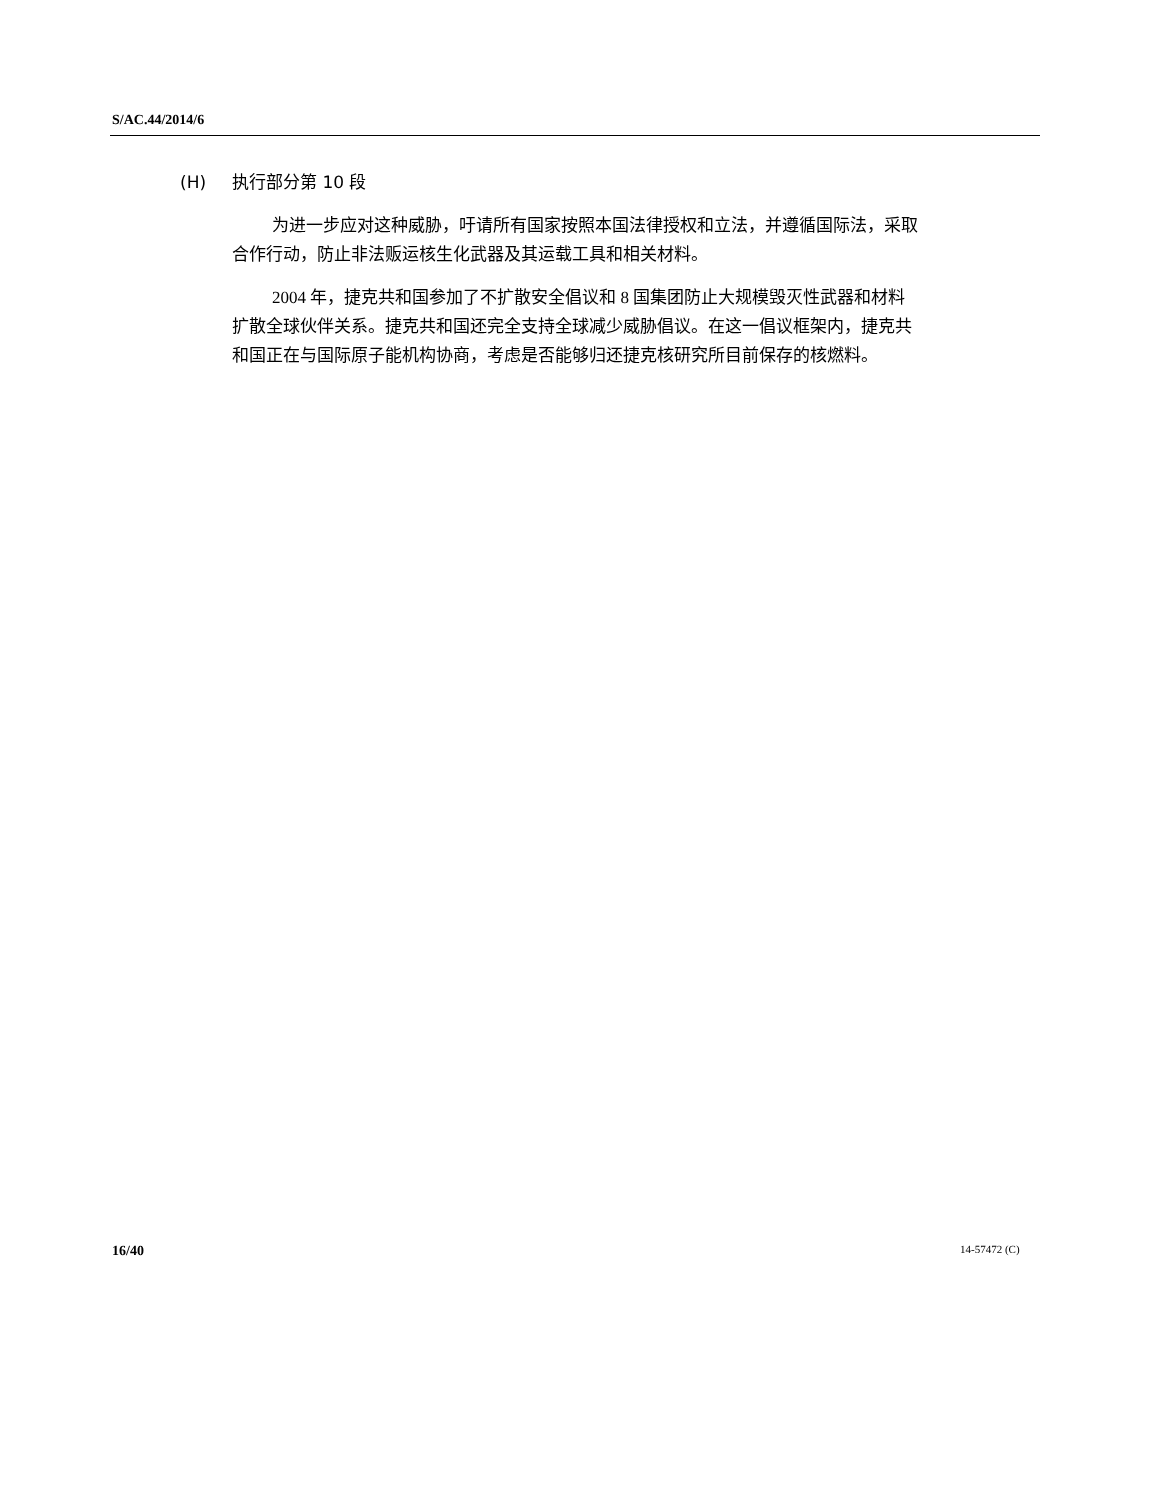S/AC.44/2014/6
(H) 执行部分第 10 段
为进一步应对这种威胁，吁请所有国家按照本国法律授权和立法，并遵循国际法，采取合作行动，防止非法贩运核生化武器及其运载工具和相关材料。
2004 年，捷克共和国参加了不扩散安全倡议和 8 国集团防止大规模毁灭性武器和材料扩散全球伙伴关系。捷克共和国还完全支持全球减少威胁倡议。在这一倡议框架内，捷克共和国正在与国际原子能机构协商，考虑是否能够归还捷克核研究所目前保存的核燃料。
16/40 14-57472 (C)